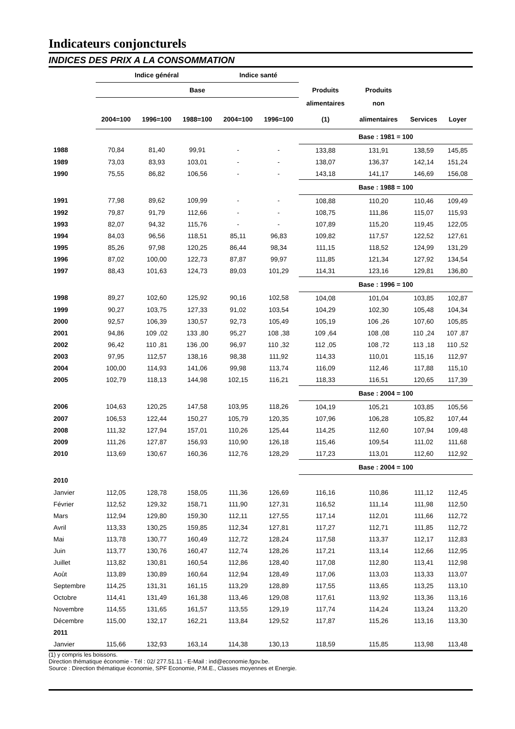Indicateurs conjoncturels
INDICES DES PRIX A LA CONSOMMATION
| | Indice général | | | Indice santé | | | | | |
| --- | --- | --- | --- | --- | --- | --- | --- | --- | --- |
| | Base | | | | | Produits | Produits | | |
| | | | | | | alimentaires | non | | |
| | 2004=100 | 1996=100 | 1988=100 | 2004=100 | 1996=100 | (1) | alimentaires | Services | Loyer |
| | | | | | | Base : 1981 = 100 | | | |
| 1988 | 70,84 | 81,40 | 99,91 | - | - | 133,88 | 131,91 | 138,59 | 145,85 |
| 1989 | 73,03 | 83,93 | 103,01 | - | - | 138,07 | 136,37 | 142,14 | 151,24 |
| 1990 | 75,55 | 86,82 | 106,56 | - | - | 143,18 | 141,17 | 146,69 | 156,08 |
| | | | | | | Base : 1988 = 100 | | | |
| 1991 | 77,98 | 89,62 | 109,99 | - | - | 108,88 | 110,20 | 110,46 | 109,49 |
| 1992 | 79,87 | 91,79 | 112,66 | - | - | 108,75 | 111,86 | 115,07 | 115,93 |
| 1993 | 82,07 | 94,32 | 115,76 | - | - | 107,89 | 115,20 | 119,45 | 122,05 |
| 1994 | 84,03 | 96,56 | 118,51 | 85,11 | 96,83 | 109,82 | 117,57 | 122,52 | 127,61 |
| 1995 | 85,26 | 97,98 | 120,25 | 86,44 | 98,34 | 111,15 | 118,52 | 124,99 | 131,29 |
| 1996 | 87,02 | 100,00 | 122,73 | 87,87 | 99,97 | 111,85 | 121,34 | 127,92 | 134,54 |
| 1997 | 88,43 | 101,63 | 124,73 | 89,03 | 101,29 | 114,31 | 123,16 | 129,81 | 136,80 |
| | | | | | | Base : 1996 = 100 | | | |
| 1998 | 89,27 | 102,60 | 125,92 | 90,16 | 102,58 | 104,08 | 101,04 | 103,85 | 102,87 |
| 1999 | 90,27 | 103,75 | 127,33 | 91,02 | 103,54 | 104,29 | 102,30 | 105,48 | 104,34 |
| 2000 | 92,57 | 106,39 | 130,57 | 92,73 | 105,49 | 105,19 | 106 ,26 | 107,60 | 105,85 |
| 2001 | 94,86 | 109 ,02 | 133 ,80 | 95,27 | 108 ,38 | 109 ,64 | 108 ,08 | 110 ,24 | 107 ,87 |
| 2002 | 96,42 | 110 ,81 | 136 ,00 | 96,97 | 110 ,32 | 112 ,05 | 108 ,72 | 113 ,18 | 110 ,52 |
| 2003 | 97,95 | 112,57 | 138,16 | 98,38 | 111,92 | 114,33 | 110,01 | 115,16 | 112,97 |
| 2004 | 100,00 | 114,93 | 141,06 | 99,98 | 113,74 | 116,09 | 112,46 | 117,88 | 115,10 |
| 2005 | 102,79 | 118,13 | 144,98 | 102,15 | 116,21 | 118,33 | 116,51 | 120,65 | 117,39 |
| | | | | | | Base : 2004 = 100 | | | |
| 2006 | 104,63 | 120,25 | 147,58 | 103,95 | 118,26 | 104,19 | 105,21 | 103,85 | 105,56 |
| 2007 | 106,53 | 122,44 | 150,27 | 105,79 | 120,35 | 107,96 | 106,28 | 105,82 | 107,44 |
| 2008 | 111,32 | 127,94 | 157,01 | 110,26 | 125,44 | 114,25 | 112,60 | 107,94 | 109,48 |
| 2009 | 111,26 | 127,87 | 156,93 | 110,90 | 126,18 | 115,46 | 109,54 | 111,02 | 111,68 |
| 2010 | 113,69 | 130,67 | 160,36 | 112,76 | 128,29 | 117,23 | 113,01 | 112,60 | 112,92 |
| | | | | | | Base : 2004 = 100 | | | |
| 2010 | | | | | | | | | |
| Janvier | 112,05 | 128,78 | 158,05 | 111,36 | 126,69 | 116,16 | 110,86 | 111,12 | 112,45 |
| Février | 112,52 | 129,32 | 158,71 | 111,90 | 127,31 | 116,52 | 111,14 | 111,98 | 112,50 |
| Mars | 112,94 | 129,80 | 159,30 | 112,11 | 127,55 | 117,14 | 112,01 | 111,66 | 112,72 |
| Avril | 113,33 | 130,25 | 159,85 | 112,34 | 127,81 | 117,27 | 112,71 | 111,85 | 112,72 |
| Mai | 113,78 | 130,77 | 160,49 | 112,72 | 128,24 | 117,58 | 113,37 | 112,17 | 112,83 |
| Juin | 113,77 | 130,76 | 160,47 | 112,74 | 128,26 | 117,21 | 113,14 | 112,66 | 112,95 |
| Juillet | 113,82 | 130,81 | 160,54 | 112,86 | 128,40 | 117,08 | 112,80 | 113,41 | 112,98 |
| Août | 113,89 | 130,89 | 160,64 | 112,94 | 128,49 | 117,06 | 113,03 | 113,33 | 113,07 |
| Septembre | 114,25 | 131,31 | 161,15 | 113,29 | 128,89 | 117,55 | 113,65 | 113,25 | 113,10 |
| Octobre | 114,41 | 131,49 | 161,38 | 113,46 | 129,08 | 117,61 | 113,92 | 113,36 | 113,16 |
| Novembre | 114,55 | 131,65 | 161,57 | 113,55 | 129,19 | 117,74 | 114,24 | 113,24 | 113,20 |
| Décembre | 115,00 | 132,17 | 162,21 | 113,84 | 129,52 | 117,87 | 115,26 | 113,16 | 113,30 |
| 2011 | | | | | | | | | |
| Janvier | 115,66 | 132,93 | 163,14 | 114,38 | 130,13 | 118,59 | 115,85 | 113,98 | 113,48 |
(1) y compris les boissons.
Direction thématique économie - Tél : 02/ 277.51.11 - E-Mail : ind@economie.fgov.be.
Source : Direction thématique économie, SPF Economie, P.M.E., Classes moyennes et Energie.